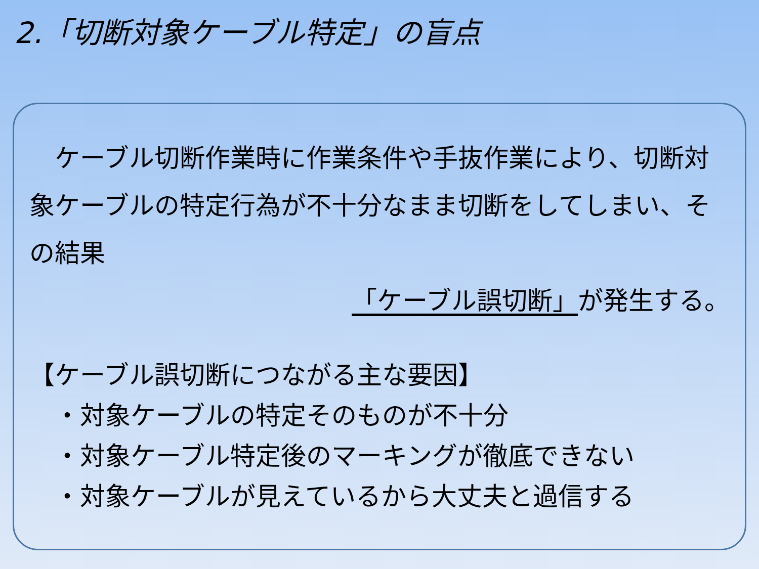2.「切断対象ケーブル特定」の盲点
　ケーブル切断作業時に作業条件や手抜作業により、切断対象ケーブルの特定行為が不十分なまま切断をしてしまい、その結果
「ケーブル誤切断」が発生する。
【ケーブル誤切断につながる主な要因】
　・対象ケーブルの特定そのものが不十分
　・対象ケーブル特定後のマーキングが徹底できない
　・対象ケーブルが見えているから大丈夫と過信する